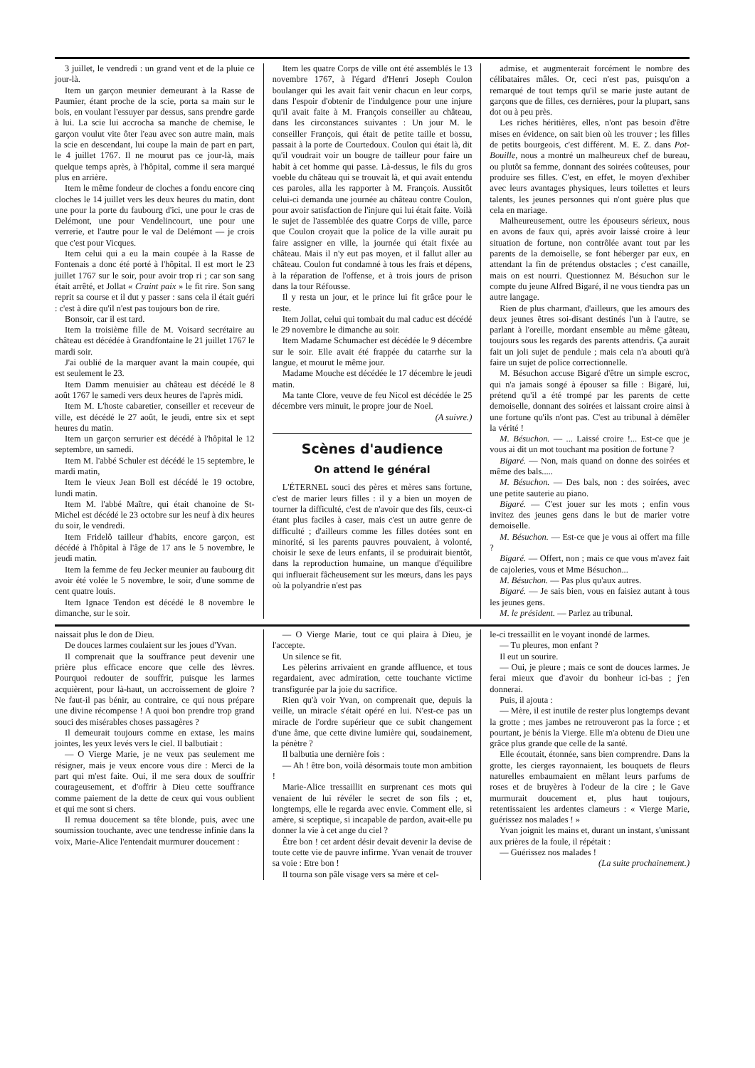3 juillet, le vendredi : un grand vent et de la pluie ce jour-là.
Item un garçon meunier demeurant à la Rasse de Paumier, étant proche de la scie, porta sa main sur le bois, en voulant l'essuyer par dessus, sans prendre garde à lui. La scie lui accrocha sa manche de chemise, le garçon voulut vite ôter l'eau avec son autre main, mais la scie en descendant, lui coupe la main de part en part, le 4 juillet 1767. Il ne mourut pas ce jour-là, mais quelque temps après, à l'hôpital, comme il sera marqué plus en arrière.
Item le même fondeur de cloches a fondu encore cinq cloches le 14 juillet vers les deux heures du matin, dont une pour la porte du faubourg d'ici, une pour le cras de Delémont, une pour Vendelincourt, une pour une verrerie, et l'autre pour le val de Delémont — je crois que c'est pour Vicques.
Item celui qui a eu la main coupée à la Rasse de Fontenais a donc été porté à l'hôpital. Il est mort le 23 juillet 1767 sur le soir, pour avoir trop ri ; car son sang était arrêté, et Jollat « Craint paix » le fit rire. Son sang reprit sa course et il dut y passer : sans cela il était guéri : c'est à dire qu'il n'est pas toujours bon de rire.
Bonsoir, car il est tard.
Item la troisième fille de M. Voisard secrétaire au château est décédée à Grandfontaine le 21 juillet 1767 le mardi soir.
J'ai oublié de la marquer avant la main coupée, qui est seulement le 23.
Item Damm menuisier au château est décédé le 8 août 1767 le samedi vers deux heures de l'après midi.
Item M. L'hoste cabaretier, conseiller et receveur de ville, est décédé le 27 août, le jeudi, entre six et sept heures du matin.
Item un garçon serrurier est décédé à l'hôpital le 12 septembre, un samedi.
Item M. l'abbé Schuler est décédé le 15 septembre, le mardi matin,
Item le vieux Jean Boll est décédé le 19 octobre, lundi matin.
Item M. l'abbé Maître, qui était chanoine de St-Michel est décédé le 23 octobre sur les neuf à dix heures du soir, le vendredi.
Item Fridelô tailleur d'habits, encore garçon, est décédé à l'hôpital à l'âge de 17 ans le 5 novembre, le jeudi matin.
Item la femme de feu Jecker meunier au faubourg dit avoir été volée le 5 novembre, le soir, d'une somme de cent quatre louis.
Item Ignace Tendon est décédé le 8 novembre le dimanche, sur le soir.
Item les quatre Corps de ville ont été assemblés le 13 novembre 1767, à l'égard d'Henri Joseph Coulon boulanger qui les avait fait venir chacun en leur corps, dans l'espoir d'obtenir de l'indulgence pour une injure qu'il avait faite à M. François conseiller au château, dans les circonstances suivantes : Un jour M. le conseiller François, qui était de petite taille et bossu, passait à la porte de Courtedoux. Coulon qui était là, dit qu'il voudrait voir un bougre de tailleur pour faire un habit à cet homme qui passe. Là-dessus, le fils du gros voeble du château qui se trouvait là, et qui avait entendu ces paroles, alla les rapporter à M. François. Aussitôt celui-ci demanda une journée au château contre Coulon, pour avoir satisfaction de l'injure qui lui était faite. Voilà le sujet de l'assemblée des quatre Corps de ville, parce que Coulon croyait que la police de la ville aurait pu faire assigner en ville, la journée qui était fixée au château. Mais il n'y eut pas moyen, et il fallut aller au château. Coulon fut condamné à tous les frais et dépens, à la réparation de l'offense, et à trois jours de prison dans la tour Réfousse.
Il y resta un jour, et le prince lui fit grâce pour le reste.
Item Jollat, celui qui tombait du mal caduc est décédé le 29 novembre le dimanche au soir.
Item Madame Schumacher est décédée le 9 décembre sur le soir. Elle avait été frappée du catarrhe sur la langue, et mourut le même jour.
Madame Mouche est décédée le 17 décembre le jeudi matin.
Ma tante Clore, veuve de feu Nicol est décédée le 25 décembre vers minuit, le propre jour de Noel.
(A suivre.)
Scènes d'audience
On attend le général
L'ÉTERNEL souci des pères et mères sans fortune, c'est de marier leurs filles : il y a bien un moyen de tourner la difficulté, c'est de n'avoir que des fils, ceux-ci étant plus faciles à caser, mais c'est un autre genre de difficulté ; d'ailleurs comme les filles dotées sont en minorité, si les parents pauvres pouvaient, à volonté, choisir le sexe de leurs enfants, il se produirait bientôt, dans la reproduction humaine, un manque d'équilibre qui influerait fâcheusement sur les mœurs, dans les pays où la polyandrie n'est pas
admise, et augmenterait forcément le nombre des célibataires mâles. Or, ceci n'est pas, puisqu'on a remarqué de tout temps qu'il se marie juste autant de garçons que de filles, ces dernières, pour la plupart, sans dot ou à peu près.
Les riches héritières, elles, n'ont pas besoin d'être mises en évidence, on sait bien où les trouver ; les filles de petits bourgeois, c'est différent. M. E. Z. dans Pot-Bouille, nous a montré un malheureux chef de bureau, ou plutôt sa femme, donnant des soirées coûteuses, pour produire ses filles. C'est, en effet, le moyen d'exhiber avec leurs avantages physiques, leurs toilettes et leurs talents, les jeunes personnes qui n'ont guère plus que cela en mariage.
Malheureusement, outre les épouseurs sérieux, nous en avons de faux qui, après avoir laissé croire à leur situation de fortune, non contrôlée avant tout par les parents de la demoiselle, se font héberger par eux, en attendant la fin de prétendus obstacles ; c'est canaille, mais on est nourri. Questionnez M. Bésuchon sur le compte du jeune Alfred Bigaré, il ne vous tiendra pas un autre langage.
Rien de plus charmant, d'ailleurs, que les amours des deux jeunes êtres soi-disant destinés l'un à l'autre, se parlant à l'oreille, mordant ensemble au même gâteau, toujours sous les regards des parents attendris. Ça aurait fait un joli sujet de pendule ; mais cela n'a abouti qu'à faire un sujet de police correctionnelle.
M. Bésuchon accuse Bigaré d'être un simple escroc, qui n'a jamais songé à épouser sa fille : Bigaré, lui, prétend qu'il a été trompé par les parents de cette demoiselle, donnant des soirées et laissant croire ainsi à une fortune qu'ils n'ont pas. C'est au tribunal à démêler la vérité !
M. Bésuchon. — ... Laissé croire !... Est-ce que je vous ai dit un mot touchant ma position de fortune ?
Bigaré. — Non, mais quand on donne des soirées et même des bals.....
M. Bésuchon. — Des bals, non : des soirées, avec une petite sauterie au piano.
Bigaré. — C'est jouer sur les mots ; enfin vous invitez des jeunes gens dans le but de marier votre demoiselle.
M. Bésuchon. — Est-ce que je vous ai offert ma fille ?
Bigaré. — Offert, non ; mais ce que vous m'avez fait de cajoleries, vous et Mme Bésuchon...
M. Bésuchon. — Pas plus qu'aux autres.
Bigaré. — Je sais bien, vous en faisiez autant à tous les jeunes gens.
M. le président. — Parlez au tribunal.
naissait plus le don de Dieu.
De douces larmes coulaient sur les joues d'Yvan.
Il comprenait que la souffrance peut devenir une prière plus efficace encore que celle des lèvres. Pourquoi redouter de souffrir, puisque les larmes acquièrent, pour là-haut, un accroissement de gloire ? Ne faut-il pas bénir, au contraire, ce qui nous prépare une divine récompense ! A quoi bon prendre trop grand souci des misérables choses passagères ?
Il demeurait toujours comme en extase, les mains jointes, les yeux levés vers le ciel. Il balbutiait :
— O Vierge Marie, je ne veux pas seulement me résigner, mais je veux encore vous dire : Merci de la part qui m'est faite. Oui, il me sera doux de souffrir courageusement, et d'offrir à Dieu cette souffrance comme paiement de la dette de ceux qui vous oublient et qui me sont si chers.
Il remua doucement sa tête blonde, puis, avec une soumission touchante, avec une tendresse infinie dans la voix, Marie-Alice l'entendait murmurer doucement :
— O Vierge Marie, tout ce qui plaira à Dieu, je l'accepte.
Un silence se fit.
Les pèlerins arrivaient en grande affluence, et tous regardaient, avec admiration, cette touchante victime transfigurée par la joie du sacrifice.
Rien qu'à voir Yvan, on comprenait que, depuis la veille, un miracle s'était opéré en lui. N'est-ce pas un miracle de l'ordre supérieur que ce subit changement d'une âme, que cette divine lumière qui, soudainement, la pénètre ?
Il balbutia une dernière fois :
— Ah ! être bon, voilà désormais toute mon ambition !
Marie-Alice tressaillit en surprenant ces mots qui venaient de lui révéler le secret de son fils ; et, longtemps, elle le regarda avec envie. Comment elle, si amère, si sceptique, si incapable de pardon, avait-elle pu donner la vie à cet ange du ciel ?
Être bon ! cet ardent désir devait devenir la devise de toute cette vie de pauvre infirme. Yvan venait de trouver sa voie : Etre bon !
Il tourna son pâle visage vers sa mère et cel-
le-ci tressaillit en le voyant inondé de larmes.
— Tu pleures, mon enfant ?
Il eut un sourire.
— Oui, je pleure ; mais ce sont de douces larmes. Je ferai mieux que d'avoir du bonheur ici-bas ; j'en donnerai.
Puis, il ajouta :
— Mère, il est inutile de rester plus longtemps devant la grotte ; mes jambes ne retrouveront pas la force ; et pourtant, je bénis la Vierge. Elle m'a obtenu de Dieu une grâce plus grande que celle de la santé.
Elle écoutait, étonnée, sans bien comprendre. Dans la grotte, les cierges rayonnaient, les bouquets de fleurs naturelles embaumaient en mêlant leurs parfums de roses et de bruyères à l'odeur de la cire ; le Gave murmurait doucement et, plus haut toujours, retentissaient les ardentes clameurs : « Vierge Marie, guérissez nos malades ! »
Yvan joignit les mains et, durant un instant, s'unissant aux prières de la foule, il répétait :
— Guérissez nos malades !
(La suite prochainement.)